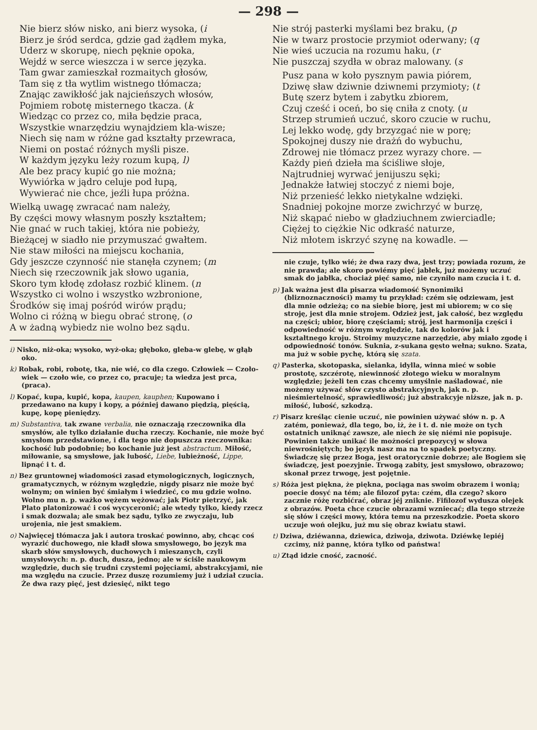— 298 —
Nie bierz słów nisko, ani bierz wysoka, (i
Bierz je śród serdca, gdzie gad żądłem myka,
Uderz w skorupę, niech pęknie opoka,
Wejdź w serce wieszcza i w serce języka.
Tam gwar zamieszkał rozmaitych głosów,
Tam się z tła wytlim wistnego tłómacza;
Znając zawikłość jak najcieńszych włosów,
Pojmiem robotę misternego tkacza. (k
Wiedząc co przez co, miła będzie praca,
Wszystkie wnarzędziu wynajdziem kla-wisze;
Niech się nam w różne gad kształty przewraca,
Niemi on postać różnych myśli pisze.
W każdym języku leży rozum kupą, l)
Ale bez pracy kupić go nie można;
Wywiórka w jądro celuje pod łupą,
Wywierać nie chce, jeźli łupa próżna.
Wielką uwagę zwracać nam należy,
By części mowy własnym poszły kształtem;
Nie gnać w ruch takiej, która nie pobieży,
Bieżącej w siadło nie przymuszać gwałtem.
Nie staw miłości na miejscu kochania,
Gdy jeszcze czynność nie stanęła czynem; (m
Niech się rzeczownik jak słowo ugania,
Skoro tym kłodę zdołasz rozbić klinem. (n
Wszystko ci wolno i wszystko wzbronione,
Środków się imaj pośród wirów prądu;
Wolno ci różną w biegu obrać stronę, (o
A w żadną wybiedz nie wolno bez sądu.
i) Nisko, niż-oka; wysoko, wyż-oka; głęboko, gleba-w glebę, w głąb oko.
k) Robak, robi, robotę, tka, nie wié, co dla czego. Człowiek — Czoło-wiek — czoło wie, co przez co, pracuje; ta wiedza jest prca, (praca).
l) Kopać, kupa, kupić, kopa, kaupen, kauphen; Kupowano i przedawano na kupy i kopy, a później dawano piędzią, pięścią, kupę, kopę pieniędzy.
m) Substantiva, tak zwane verbalia, nie oznaczają rzeczownika dla smysłów, ale tylko działanie ducha rzeczy. Kochanie, nie może być smysłom przedstawione, i dla tego nie dopuszcza rzeczownika: kochość lub podobnie; bo kochanie już jest abstractum. Miłość, miłowanie, są smysłowe, jak lubość, Liebe, lubieżność, Lippe, lipnąć i t. d.
n) Bez gruntownej wiadomości zasad etymologicznych, logicznych, gramatycznych, w różnym względzie, nigdy pisarz nie może być wolnym; on winien być śmiałym i wiedzieć, co mu gdzie wolno. Wolno mu n. p. ważko wężem wężować; jak Piotr pietrzyć, jak Plato platonizować i coś wycyceronić; ale wtedy tylko, kiedy rzecz i smak dozwala; ale smak bez sądu, tylko ze zwyczaju, lub urojenia, nie jest smakiem.
o) Najwięcej tłómacza jak i autora troskać powinno, aby, chcąc coś wyrazić duchowego, nie kładł słowa smysłowego, bo język ma skarb słów smysłowych, duchowych i mieszanych, czyli umysłowych: n. p. duch, dusza, jedno; ale w ściśle naukowym względzie, duch się trudni czystemi pojęciami, abstrakcyjami, nie ma względu na czucie. Przez duszę rozumiemy już i udział czucia. Że dwa razy pięć, jest dziesięć, nikt tego
Nie strój pasterki myślami bez braku, (p
Nie w twarz prostocie przymiot oderwany; (q
Nie wieś uczucia na rozumu haku, (r
Nie puszczaj szydła w obraz malowany. (s
Pusz pana w koło pysznym pawia piórem,
Dziwę sław dziwnie dziwnemi przymioty; (t
Butę szerz bytem i zabytku zbiorem,
Czuj cześć i oceń, bo się cniła z cnoty. (u
Strzep strumień uczuć, skoro czucie w ruchu,
Lej lekko wodę, gdy brzyzgać nie w porę;
Spokojnej duszy nie drażń do wybuchu,
Zdrowej nie tłómacz przez wyrazy chore. —
Każdy pień dzieła ma ściśliwe słoje,
Najtrudniej wyrwać jenijuszu sęki;
Jednakże łatwiej stoczyć z niemi boje,
Niż przenieść lekko nietykalne wdzięki.
Snadniej pokojne morze zwichrzyć w burzę,
Niż skąpać niebo w gładziuchnem zwierciadle;
Ciężej to ciężkie Nic odkraść naturze,
Niż młotem iskrzyć szynę na kowadle. —
nie czuje, tylko wié; że dwa razy dwa, jest trzy; powiada rozum, że nie prawda; ale skoro powiémy pięć jabłek, już możemy uczuć smak do jabłka, chociaż pięć samo, nie czyniło nam czucia i t. d.
p) Jak ważna jest dla pisarza wiadomość Synonimiki (bliznoznaczności) mamy tu przykład: czém się odziewam, jest dla mnie odzieżą; co na siebie biorę, jest mi ubiorem; w co się stroję, jest dla mnie strojem. Odzież jest, jak całość, bez względu na części; ubior, biorę częściami; strój, jest harmonija części i odpowiedność w różnym względzie, tak do kolorów jak i kształtnego kroju. Stroimy muzyczne narzędzie, aby miało zgodę i odpowiedność tonów. Suknia, z-sukana gęsto wełna; sukno. Szata, ma już w sobie pychę, którą się szata.
q) Pasterka, skotopaska, sielanka, idylla, winna mieć w sobie prostotę, szczérotę, niewinność złotego wieku w moralnym względzie; jeżeli ten czas chcemy umyślnie naśladować, nie możemy używać słów czysto abstrakcyjnych, jak n. p. nieśmiertelność, sprawiedliwość; już abstrakcyje niższe, jak n. p. miłość, lubość, szkodzą.
r) Pisarz kreśląc cienie uczuć, nie powinien używać słów n. p. A zatém, ponieważ, dla tego, bo, iż, że i t. d. nie może on tych ostatnich uniknąć zawsze, ale niech że się niémi nie popisuje. Powinien także unikać ile możności prepozycyj w słowa niewrośniętych; bo język nasz ma na to spadek poetyczny. Świadczę się przez Boga, jest oratorycznie dobrze; ale Bogiem się świadczę, jest poezyjnie. Trwogą zabity, jest smysłowo, obrazowo; skonał przez trwogę, jest pojętnie.
s) Róża jest piękna, że piękna, pociąga nas swoim obrazem i wonią; poecie dosyć na tém; ale filozof pyta: czém, dla czego? skoro zacznie różę rozbićrać, obraz jéj zniknie. Fifilozof wydusza olejek z obrazów. Poeta chce czucie obrazami wzniecać; dla tego strzeże się słów i części mowy, która temu na przeszkodzie. Poeta skoro uczuje woń olejku, już mu się obraz kwiatu stawi.
t) Dziwa, dziéwanna, dziewica, dziwoja, dziwota. Dziéwkę lepiéj czcimy, niż pannę, która tylko od państwa!
u) Ztąd idzie cność, zacność.